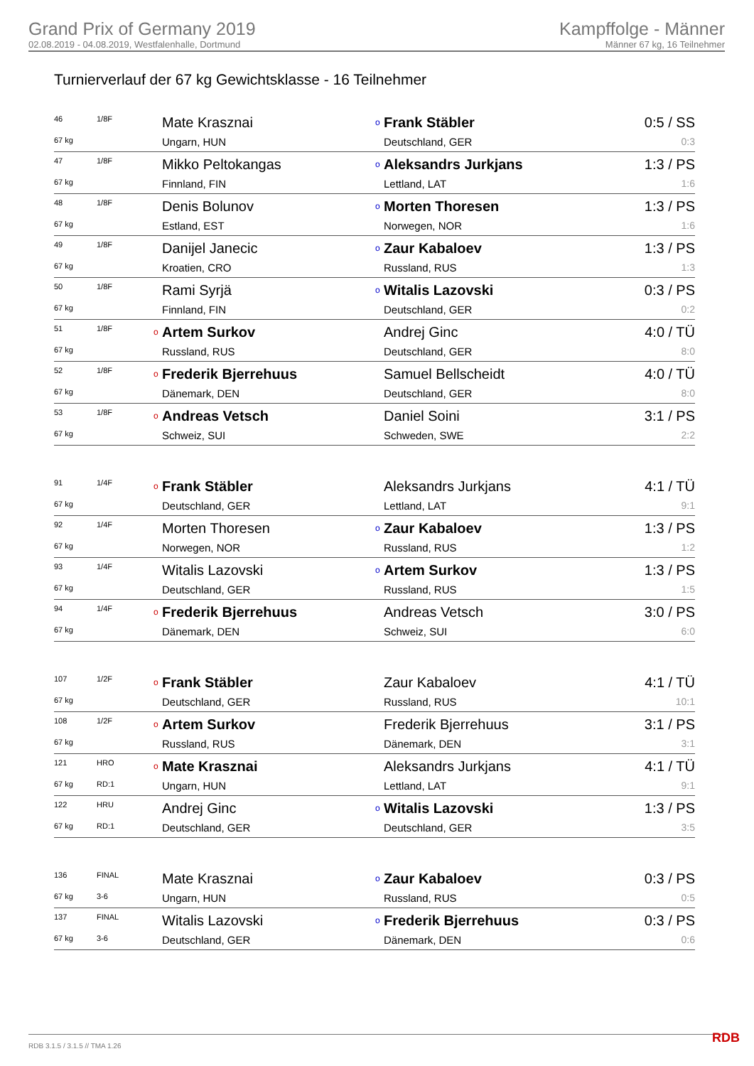Grand Prix of Germany 2019
02.08.2019 - 04.08.2019, Westfalenhalle, Dortmund
Kampffolge - Männer
Männer 67 kg, 16 Teilnehmer
Turnierverlauf der 67 kg Gewichtsklasse - 16 Teilnehmer
| 46 | 1/8F | | Mate Krasznai | o | Frank Stäbler | 0:5 / SS |
| 67 kg | | | Ungarn, HUN | | Deutschland, GER | 0:3 |
| 47 | 1/8F | | Mikko Peltokangas | o | Aleksandrs Jurkjans | 1:3 / PS |
| 67 kg | | | Finnland, FIN | | Lettland, LAT | 1:6 |
| 48 | 1/8F | | Denis Bolunov | o | Morten Thoresen | 1:3 / PS |
| 67 kg | | | Estland, EST | | Norwegen, NOR | 1:6 |
| 49 | 1/8F | | Danijel Janecic | o | Zaur Kabaloev | 1:3 / PS |
| 67 kg | | | Kroatien, CRO | | Russland, RUS | 1:3 |
| 50 | 1/8F | | Rami Syrjä | o | Witalis Lazovski | 0:3 / PS |
| 67 kg | | | Finnland, FIN | | Deutschland, GER | 0:2 |
| 51 | 1/8F | o | Artem Surkov | | Andrej Ginc | 4:0 / TÜ |
| 67 kg | | | Russland, RUS | | Deutschland, GER | 8:0 |
| 52 | 1/8F | o | Frederik Bjerrehuus | | Samuel Bellscheidt | 4:0 / TÜ |
| 67 kg | | | Dänemark, DEN | | Deutschland, GER | 8:0 |
| 53 | 1/8F | o | Andreas Vetsch | | Daniel Soini | 3:1 / PS |
| 67 kg | | | Schweiz, SUI | | Schweden, SWE | 2:2 |
| 91 | 1/4F | o | Frank Stäbler | | Aleksandrs Jurkjans | 4:1 / TÜ |
| 67 kg | | | Deutschland, GER | | Lettland, LAT | 9:1 |
| 92 | 1/4F | | Morten Thoresen | o | Zaur Kabaloev | 1:3 / PS |
| 67 kg | | | Norwegen, NOR | | Russland, RUS | 1:2 |
| 93 | 1/4F | | Witalis Lazovski | o | Artem Surkov | 1:3 / PS |
| 67 kg | | | Deutschland, GER | | Russland, RUS | 1:5 |
| 94 | 1/4F | o | Frederik Bjerrehuus | | Andreas Vetsch | 3:0 / PS |
| 67 kg | | | Dänemark, DEN | | Schweiz, SUI | 6:0 |
| 107 | 1/2F | o | Frank Stäbler | | Zaur Kabaloev | 4:1 / TÜ |
| 67 kg | | | Deutschland, GER | | Russland, RUS | 10:1 |
| 108 | 1/2F | o | Artem Surkov | | Frederik Bjerrehuus | 3:1 / PS |
| 67 kg | | | Russland, RUS | | Dänemark, DEN | 3:1 |
| 121 | HRO | o | Mate Krasznai | | Aleksandrs Jurkjans | 4:1 / TÜ |
| 67 kg | RD:1 | | Ungarn, HUN | | Lettland, LAT | 9:1 |
| 122 | HRU | | Andrej Ginc | o | Witalis Lazovski | 1:3 / PS |
| 67 kg | RD:1 | | Deutschland, GER | | Deutschland, GER | 3:5 |
| 136 | FINAL | | Mate Krasznai | o | Zaur Kabaloev | 0:3 / PS |
| 67 kg | 3-6 | | Ungarn, HUN | | Russland, RUS | 0:5 |
| 137 | FINAL | | Witalis Lazovski | o | Frederik Bjerrehuus | 0:3 / PS |
| 67 kg | 3-6 | | Deutschland, GER | | Dänemark, DEN | 0:6 |
RDB 3.1.5 / 3.1.5 // TMA 1.26 RDB